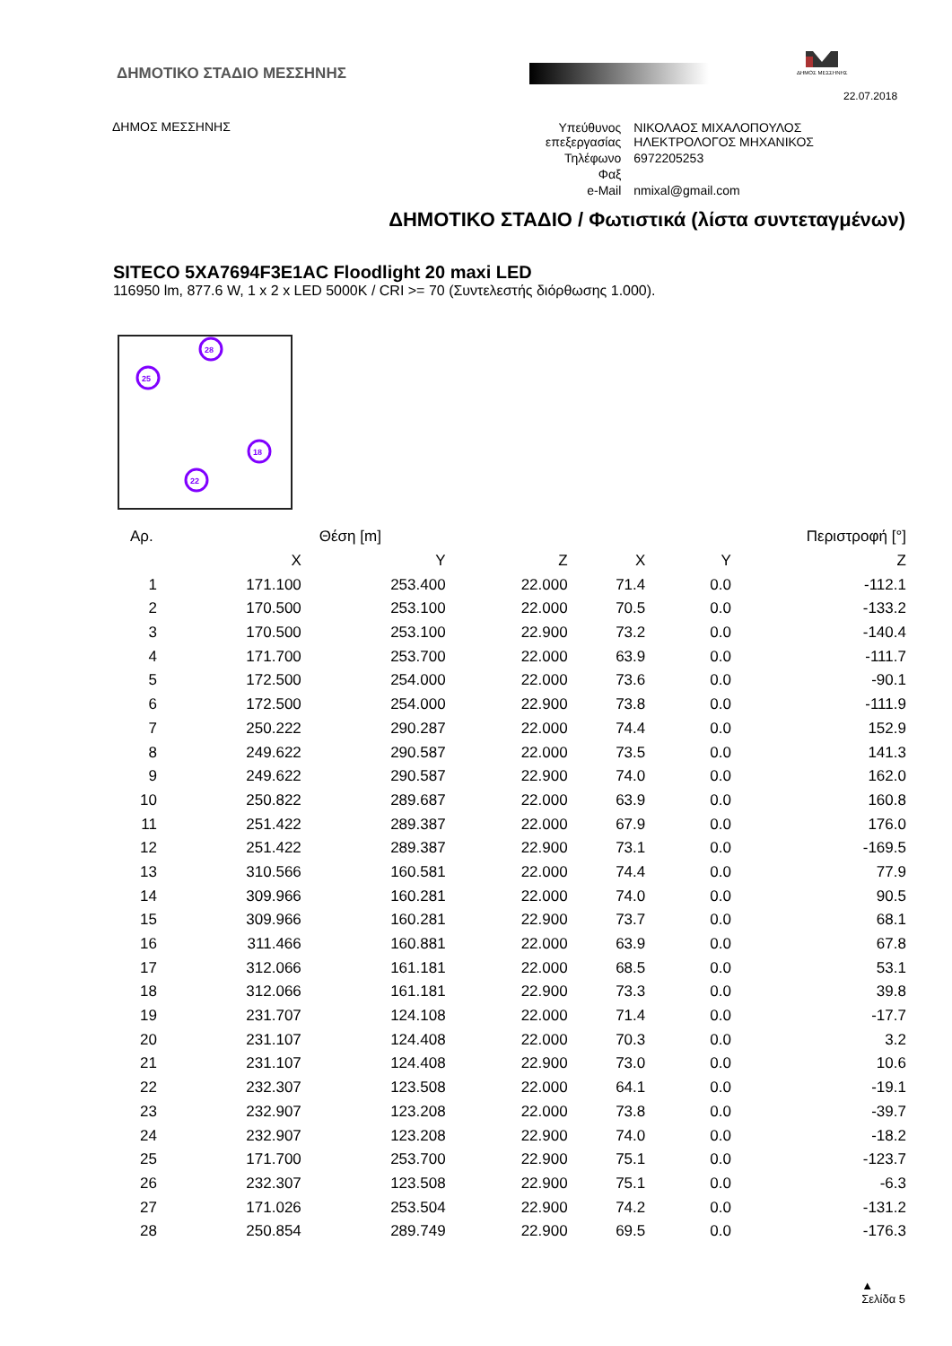ΔΗΜΟΤΙΚΟ ΣΤΑΔΙΟ ΜΕΣΣΗΝΗΣ
ΔΗΜΟΣ ΜΕΣΣΗΝΗΣ
22.07.2018
ΔΗΜΟΣ ΜΕΣΣΗΝΗΣ
| Υπεύθυνος επεξεργασίας | ΝΙΚΟΛΑΟΣ ΜΙΧΑΛΟΠΟΥΛΟΣ ΗΛΕΚΤΡΟΛΟΓΟΣ ΜΗΧΑΝΙΚΟΣ |
| Τηλέφωνο | 6972205253 |
| Φαξ | |
| e-Mail | nmixal@gmail.com |
ΔΗΜΟΤΙΚΟ ΣΤΑΔΙΟ / Φωτιστικά (λίστα συντεταγμένων)
SITECO 5XA7694F3E1AC Floodlight 20 maxi LED
116950 lm, 877.6 W, 1 x 2 x LED 5000K / CRI >= 70 (Συντελεστής διόρθωσης 1.000).
28
25
18
22
| Αρ. | | Θέση [m] | | | Περιστροφή [°] | | |
| --- | --- | --- | --- | --- | --- | --- | --- |
| | X | Y | Z | X | Y | Z | |
| 1 | 171.100 | 253.400 | 22.000 | 71.4 | 0.0 | -112.1 | |
| 2 | 170.500 | 253.100 | 22.000 | 70.5 | 0.0 | -133.2 | |
| 3 | 170.500 | 253.100 | 22.900 | 73.2 | 0.0 | -140.4 | |
| 4 | 171.700 | 253.700 | 22.000 | 63.9 | 0.0 | -111.7 | |
| 5 | 172.500 | 254.000 | 22.000 | 73.6 | 0.0 | -90.1 | |
| 6 | 172.500 | 254.000 | 22.900 | 73.8 | 0.0 | -111.9 | |
| 7 | 250.222 | 290.287 | 22.000 | 74.4 | 0.0 | 152.9 | |
| 8 | 249.622 | 290.587 | 22.000 | 73.5 | 0.0 | 141.3 | |
| 9 | 249.622 | 290.587 | 22.900 | 74.0 | 0.0 | 162.0 | |
| 10 | 250.822 | 289.687 | 22.000 | 63.9 | 0.0 | 160.8 | |
| 11 | 251.422 | 289.387 | 22.000 | 67.9 | 0.0 | 176.0 | |
| 12 | 251.422 | 289.387 | 22.900 | 73.1 | 0.0 | -169.5 | |
| 13 | 310.566 | 160.581 | 22.000 | 74.4 | 0.0 | 77.9 | |
| 14 | 309.966 | 160.281 | 22.000 | 74.0 | 0.0 | 90.5 | |
| 15 | 309.966 | 160.281 | 22.900 | 73.7 | 0.0 | 68.1 | |
| 16 | 311.466 | 160.881 | 22.000 | 63.9 | 0.0 | 67.8 | |
| 17 | 312.066 | 161.181 | 22.000 | 68.5 | 0.0 | 53.1 | |
| 18 | 312.066 | 161.181 | 22.900 | 73.3 | 0.0 | 39.8 | |
| 19 | 231.707 | 124.108 | 22.000 | 71.4 | 0.0 | -17.7 | |
| 20 | 231.107 | 124.408 | 22.000 | 70.3 | 0.0 | 3.2 | |
| 21 | 231.107 | 124.408 | 22.900 | 73.0 | 0.0 | 10.6 | |
| 22 | 232.307 | 123.508 | 22.000 | 64.1 | 0.0 | -19.1 | |
| 23 | 232.907 | 123.208 | 22.000 | 73.8 | 0.0 | -39.7 | |
| 24 | 232.907 | 123.208 | 22.900 | 74.0 | 0.0 | -18.2 | |
| 25 | 171.700 | 253.700 | 22.900 | 75.1 | 0.0 | -123.7 | |
| 26 | 232.307 | 123.508 | 22.900 | 75.1 | 0.0 | -6.3 | |
| 27 | 171.026 | 253.504 | 22.900 | 74.2 | 0.0 | -131.2 | |
| 28 | 250.854 | 289.749 | 22.900 | 69.5 | 0.0 | -176.3 | |
▲
Σελίδα 5